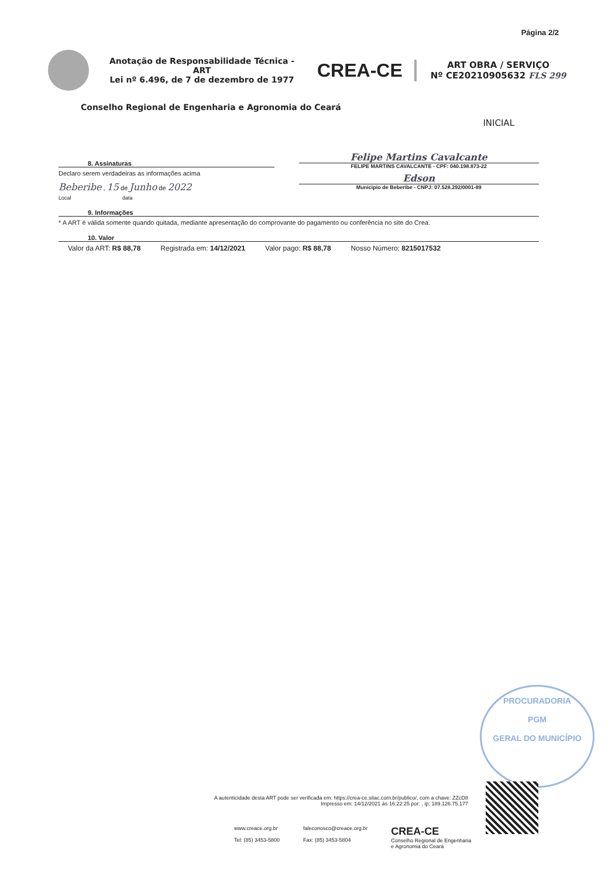Página 2/2
Anotação de Responsabilidade Técnica - ART
Lei nº 6.496, de 7 de dezembro de 1977
CREA-CE
ART OBRA / SERVIÇO
Nº CE20210905632 FLS 299
Conselho Regional de Engenharia e Agronomia do Ceará
INICIAL
8. Assinaturas
Declaro serem verdadeiras as informações acima
Beberibe , 15 de Junho de 2022
Local data
Felipe Martins Cavalcante
FELIPE MARTINS CAVALCANTE - CPF: 040.198.873-22
Edson
Municipio de Beberibe - CNPJ: 07.528.292/0001-89
9. Informações
* A ART é válida somente quando quitada, mediante apresentação do comprovante do pagamento ou conferência no site do Crea.
10. Valor
Valor da ART: R$ 88,78 Registrada em: 14/12/2021 Valor pago: R$ 88,78 Nosso Número: 8215017532
PROCURADORIA
PGM
GERAL DO MUNICÍPIO
A autenticidade desta ART pode ser verificada em: https://crea-ce.sitac.com.br/publico/, com a chave: ZZcD8
Impresso em: 14/12/2021 às 16:22:25 por: , ip: 189.126.75.177
www.creace.org.br
Tel: (85) 3453-5800
faleconosco@creace.org.br
Fax: (85) 3453-5804
CREA-CE
Conselho Regional de Engenharia
e Agronomia do Ceará